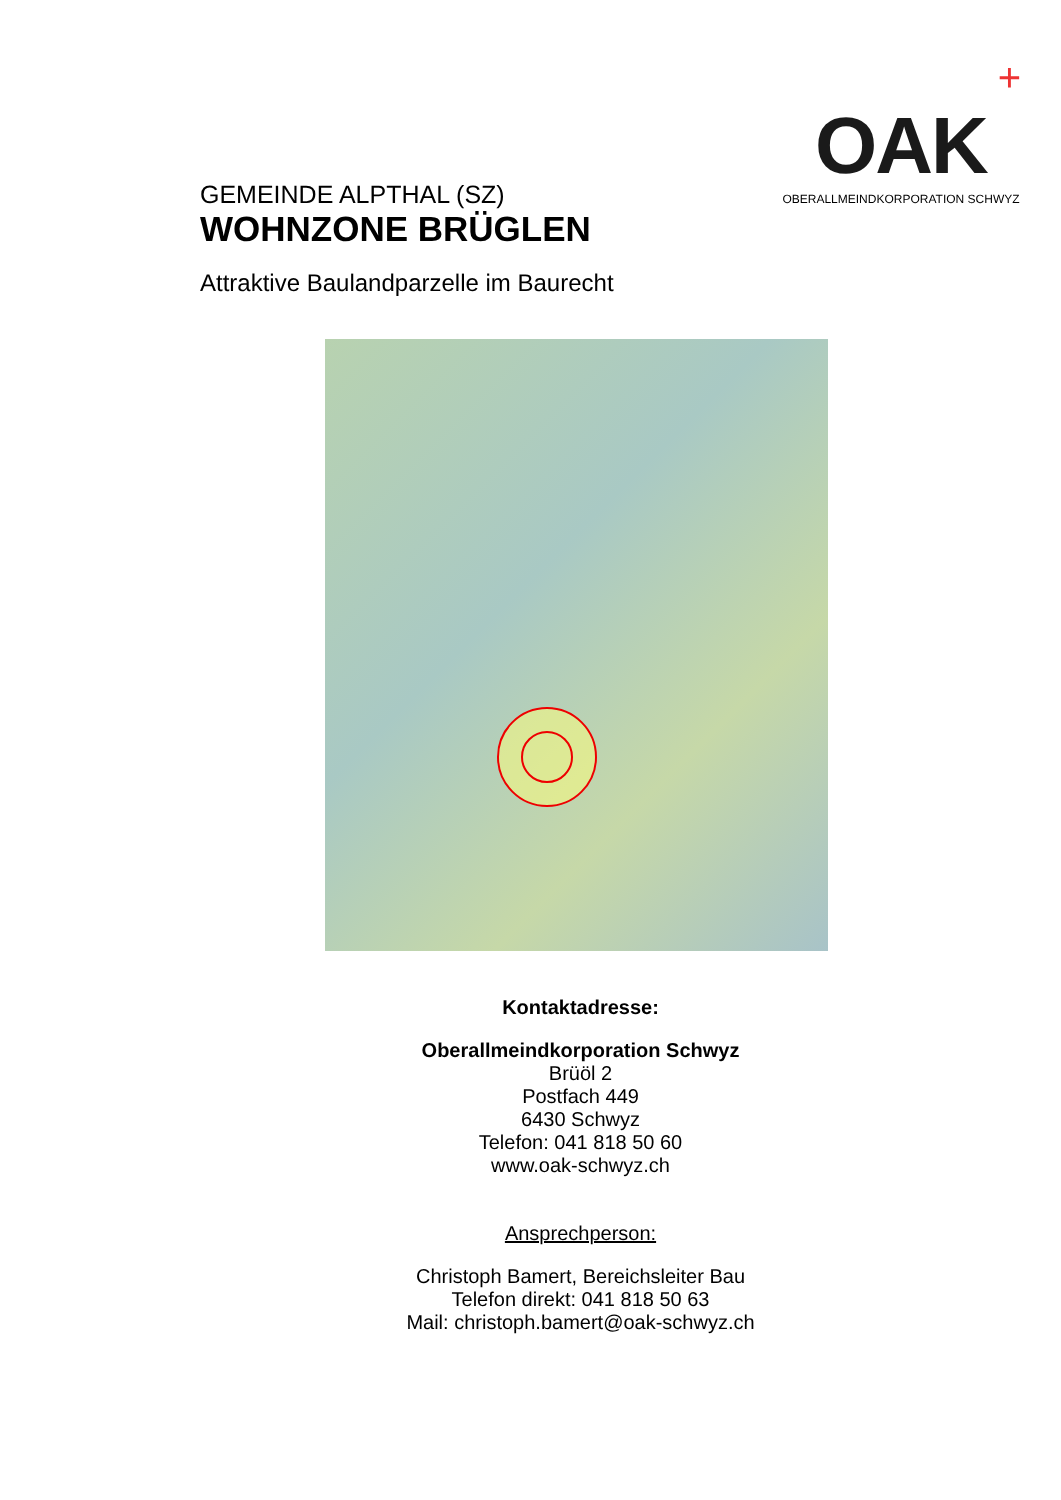GEMEINDE ALPTHAL (SZ)
WOHNZONE BRÜGLEN
+
OAK
OBERALLMEINDKORPORATION SCHWYZ
Attraktive Baulandparzelle im Baurecht
Kontaktadresse:
Oberallmeindkorporation Schwyz
Brüöl 2
Postfach 449
6430 Schwyz
Telefon: 041 818 50 60
www.oak-schwyz.ch
Ansprechperson:
Christoph Bamert, Bereichsleiter Bau
Telefon direkt: 041 818 50 63
Mail: christoph.bamert@oak-schwyz.ch